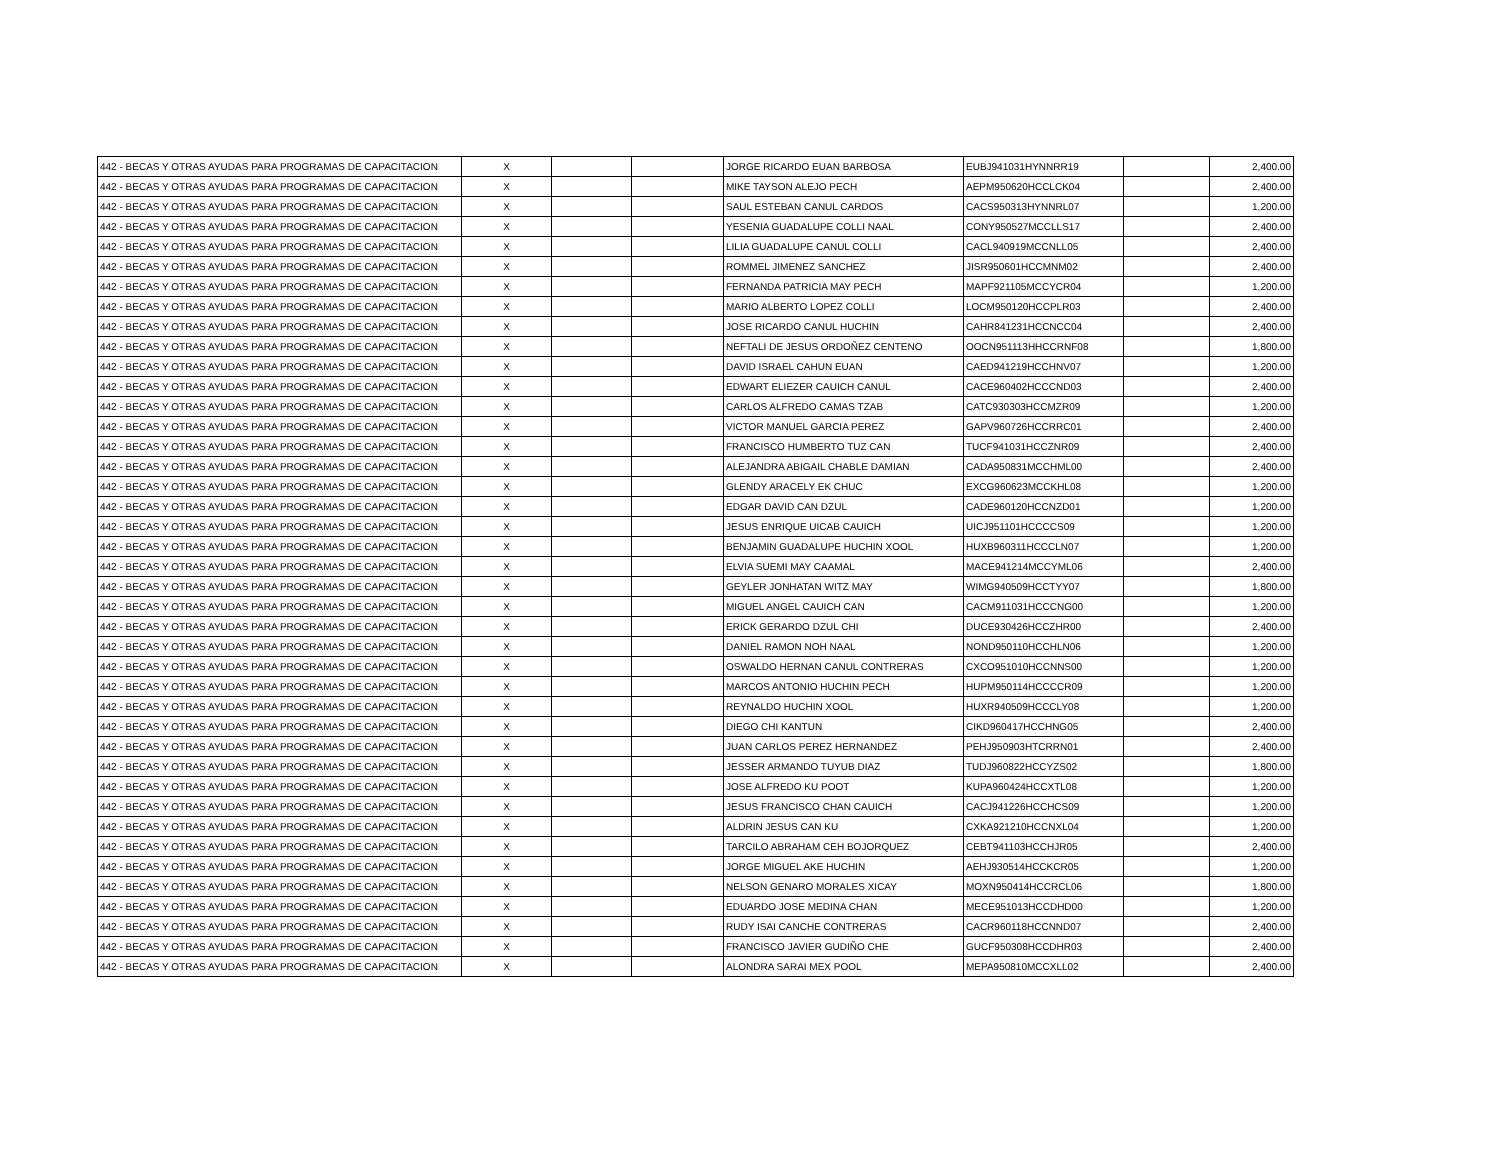| 442 - BECAS Y OTRAS AYUDAS PARA PROGRAMAS DE CAPACITACION | X | | | JORGE RICARDO EUAN BARBOSA | EUBJ941031HYNNRR19 | | 2,400.00 |
| 442 - BECAS Y OTRAS AYUDAS PARA PROGRAMAS DE CAPACITACION | X | | | MIKE TAYSON ALEJO PECH | AEPM950620HCCLCK04 | | 2,400.00 |
| 442 - BECAS Y OTRAS AYUDAS PARA PROGRAMAS DE CAPACITACION | X | | | SAUL ESTEBAN CANUL CARDOS | CACS950313HYNNRL07 | | 1,200.00 |
| 442 - BECAS Y OTRAS AYUDAS PARA PROGRAMAS DE CAPACITACION | X | | | YESENIA GUADALUPE COLLI NAAL | CONY950527MCCLLS17 | | 2,400.00 |
| 442 - BECAS Y OTRAS AYUDAS PARA PROGRAMAS DE CAPACITACION | X | | | LILIA GUADALUPE CANUL COLLI | CACL940919MCCNLL05 | | 2,400.00 |
| 442 - BECAS Y OTRAS AYUDAS PARA PROGRAMAS DE CAPACITACION | X | | | ROMMEL JIMENEZ SANCHEZ | JISR950601HCCMNM02 | | 2,400.00 |
| 442 - BECAS Y OTRAS AYUDAS PARA PROGRAMAS DE CAPACITACION | X | | | FERNANDA PATRICIA MAY PECH | MAPF921105MCCYCR04 | | 1,200.00 |
| 442 - BECAS Y OTRAS AYUDAS PARA PROGRAMAS DE CAPACITACION | X | | | MARIO ALBERTO LOPEZ COLLI | LOCM950120HCCPLR03 | | 2,400.00 |
| 442 - BECAS Y OTRAS AYUDAS PARA PROGRAMAS DE CAPACITACION | X | | | JOSE RICARDO CANUL HUCHIN | CAHR841231HCCNCC04 | | 2,400.00 |
| 442 - BECAS Y OTRAS AYUDAS PARA PROGRAMAS DE CAPACITACION | X | | | NEFTALI DE JESUS ORDOÑEZ CENTENO | OOCN951113HHCCRNF08 | | 1,800.00 |
| 442 - BECAS Y OTRAS AYUDAS PARA PROGRAMAS DE CAPACITACION | X | | | DAVID ISRAEL CAHUN EUAN | CAED941219HCCHNV07 | | 1,200.00 |
| 442 - BECAS Y OTRAS AYUDAS PARA PROGRAMAS DE CAPACITACION | X | | | EDWART ELIEZER CAUICH CANUL | CACE960402HCCCND03 | | 2,400.00 |
| 442 - BECAS Y OTRAS AYUDAS PARA PROGRAMAS DE CAPACITACION | X | | | CARLOS ALFREDO CAMAS TZAB | CATC930303HCCMZR09 | | 1,200.00 |
| 442 - BECAS Y OTRAS AYUDAS PARA PROGRAMAS DE CAPACITACION | X | | | VICTOR MANUEL GARCIA PEREZ | GAPV960726HCCRRC01 | | 2,400.00 |
| 442 - BECAS Y OTRAS AYUDAS PARA PROGRAMAS DE CAPACITACION | X | | | FRANCISCO HUMBERTO TUZ CAN | TUCF941031HCCZNR09 | | 2,400.00 |
| 442 - BECAS Y OTRAS AYUDAS PARA PROGRAMAS DE CAPACITACION | X | | | ALEJANDRA ABIGAIL CHABLE DAMIAN | CADA950831MCCHML00 | | 2,400.00 |
| 442 - BECAS Y OTRAS AYUDAS PARA PROGRAMAS DE CAPACITACION | X | | | GLENDY ARACELY EK CHUC | EXCG960623MCCKHL08 | | 1,200.00 |
| 442 - BECAS Y OTRAS AYUDAS PARA PROGRAMAS DE CAPACITACION | X | | | EDGAR DAVID CAN DZUL | CADE960120HCCNZD01 | | 1,200.00 |
| 442 - BECAS Y OTRAS AYUDAS PARA PROGRAMAS DE CAPACITACION | X | | | JESUS ENRIQUE UICAB CAUICH | UICJ951101HCCCCS09 | | 1,200.00 |
| 442 - BECAS Y OTRAS AYUDAS PARA PROGRAMAS DE CAPACITACION | X | | | BENJAMIN GUADALUPE HUCHIN XOOL | HUXB960311HCCCLN07 | | 1,200.00 |
| 442 - BECAS Y OTRAS AYUDAS PARA PROGRAMAS DE CAPACITACION | X | | | ELVIA SUEMI MAY CAAMAL | MACE941214MCCYML06 | | 2,400.00 |
| 442 - BECAS Y OTRAS AYUDAS PARA PROGRAMAS DE CAPACITACION | X | | | GEYLER JONHATAN WITZ MAY | WIMG940509HCCTYY07 | | 1,800.00 |
| 442 - BECAS Y OTRAS AYUDAS PARA PROGRAMAS DE CAPACITACION | X | | | MIGUEL ANGEL CAUICH CAN | CACM911031HCCCNG00 | | 1,200.00 |
| 442 - BECAS Y OTRAS AYUDAS PARA PROGRAMAS DE CAPACITACION | X | | | ERICK GERARDO DZUL CHI | DUCE930426HCCZHR00 | | 2,400.00 |
| 442 - BECAS Y OTRAS AYUDAS PARA PROGRAMAS DE CAPACITACION | X | | | DANIEL RAMON NOH NAAL | NOND950110HCCHLN06 | | 1,200.00 |
| 442 - BECAS Y OTRAS AYUDAS PARA PROGRAMAS DE CAPACITACION | X | | | OSWALDO HERNAN CANUL CONTRERAS | CXCO951010HCCNNS00 | | 1,200.00 |
| 442 - BECAS Y OTRAS AYUDAS PARA PROGRAMAS DE CAPACITACION | X | | | MARCOS ANTONIO HUCHIN PECH | HUPM950114HCCCCR09 | | 1,200.00 |
| 442 - BECAS Y OTRAS AYUDAS PARA PROGRAMAS DE CAPACITACION | X | | | REYNALDO HUCHIN XOOL | HUXR940509HCCCLY08 | | 1,200.00 |
| 442 - BECAS Y OTRAS AYUDAS PARA PROGRAMAS DE CAPACITACION | X | | | DIEGO CHI KANTUN | CIKD960417HCCHNG05 | | 2,400.00 |
| 442 - BECAS Y OTRAS AYUDAS PARA PROGRAMAS DE CAPACITACION | X | | | JUAN CARLOS PEREZ HERNANDEZ | PEHJ950903HTCRRN01 | | 2,400.00 |
| 442 - BECAS Y OTRAS AYUDAS PARA PROGRAMAS DE CAPACITACION | X | | | JESSER ARMANDO TUYUB DIAZ | TUDJ960822HCCYZS02 | | 1,800.00 |
| 442 - BECAS Y OTRAS AYUDAS PARA PROGRAMAS DE CAPACITACION | X | | | JOSE ALFREDO KU POOT | KUPA960424HCCXTL08 | | 1,200.00 |
| 442 - BECAS Y OTRAS AYUDAS PARA PROGRAMAS DE CAPACITACION | X | | | JESUS FRANCISCO CHAN CAUICH | CACJ941226HCCHCS09 | | 1,200.00 |
| 442 - BECAS Y OTRAS AYUDAS PARA PROGRAMAS DE CAPACITACION | X | | | ALDRIN JESUS CAN KU | CXKA921210HCCNXL04 | | 1,200.00 |
| 442 - BECAS Y OTRAS AYUDAS PARA PROGRAMAS DE CAPACITACION | X | | | TARCILO ABRAHAM CEH BOJORQUEZ | CEBT941103HCCHJR05 | | 2,400.00 |
| 442 - BECAS Y OTRAS AYUDAS PARA PROGRAMAS DE CAPACITACION | X | | | JORGE MIGUEL AKE HUCHIN | AEHJ930514HCCKCR05 | | 1,200.00 |
| 442 - BECAS Y OTRAS AYUDAS PARA PROGRAMAS DE CAPACITACION | X | | | NELSON GENARO MORALES XICAY | MOXN950414HCCRCL06 | | 1,800.00 |
| 442 - BECAS Y OTRAS AYUDAS PARA PROGRAMAS DE CAPACITACION | X | | | EDUARDO JOSE MEDINA CHAN | MECE951013HCCDHD00 | | 1,200.00 |
| 442 - BECAS Y OTRAS AYUDAS PARA PROGRAMAS DE CAPACITACION | X | | | RUDY ISAI CANCHE CONTRERAS | CACR960118HCCNND07 | | 2,400.00 |
| 442 - BECAS Y OTRAS AYUDAS PARA PROGRAMAS DE CAPACITACION | X | | | FRANCISCO JAVIER GUDIÑO CHE | GUCF950308HCCDHR03 | | 2,400.00 |
| 442 - BECAS Y OTRAS AYUDAS PARA PROGRAMAS DE CAPACITACION | X | | | ALONDRA SARAI MEX POOL | MEPA950810MCCXLL02 | | 2,400.00 |